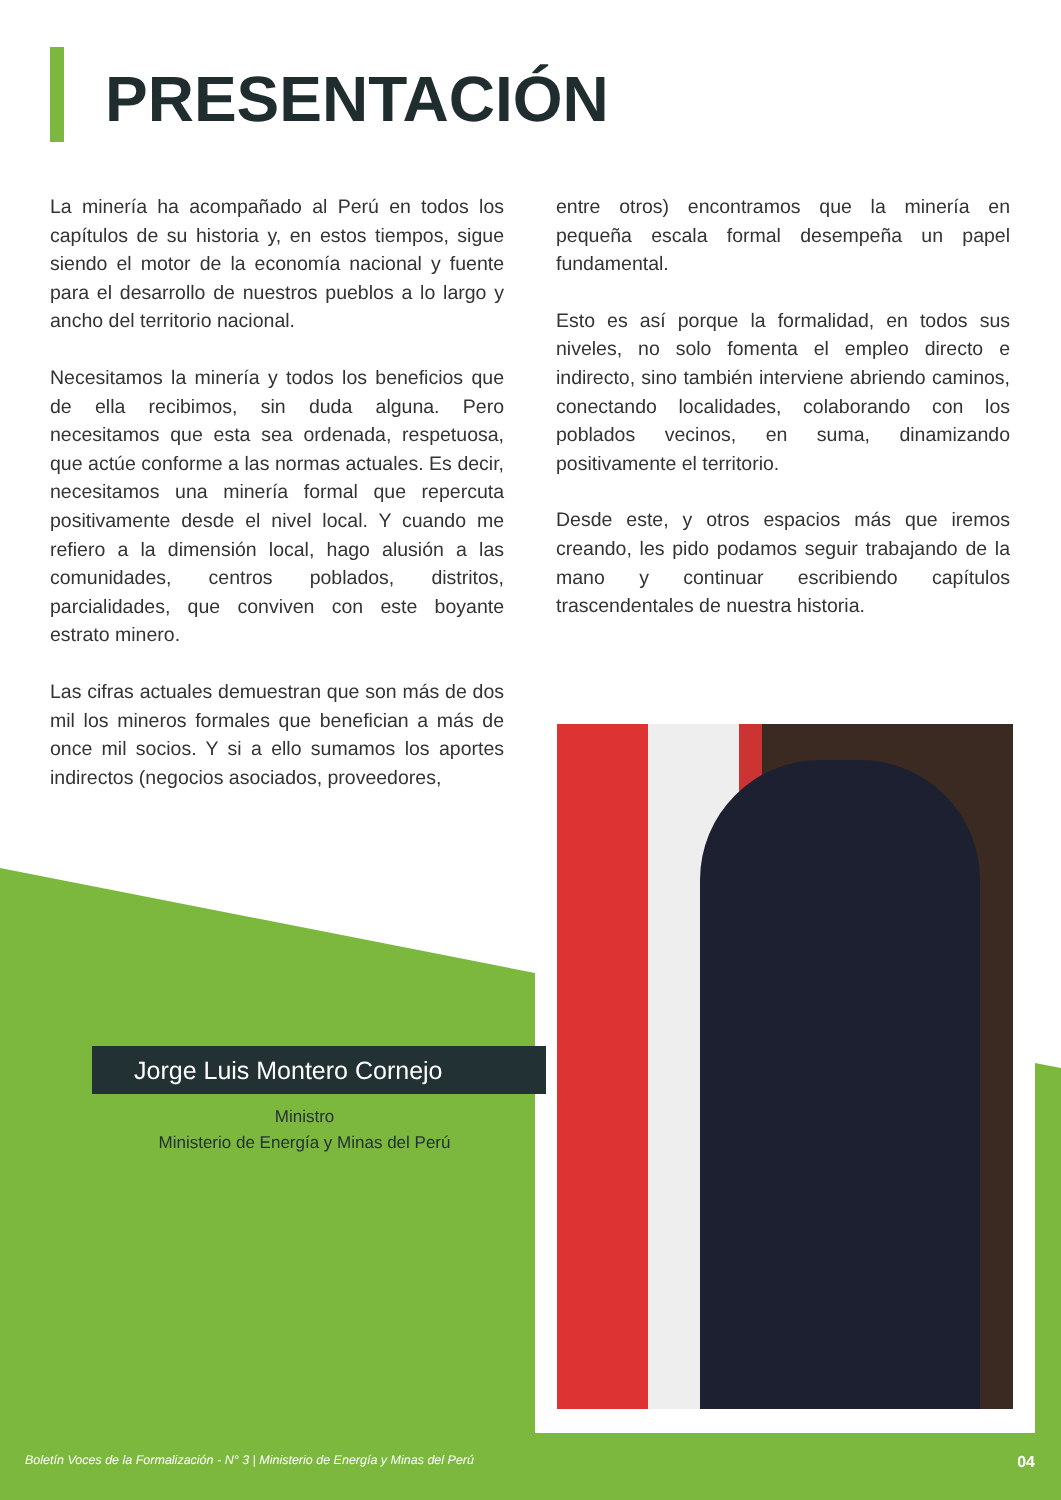PRESENTACIÓN
La minería ha acompañado al Perú en todos los capítulos de su historia y, en estos tiempos, sigue siendo el motor de la economía nacional y fuente para el desarrollo de nuestros pueblos a lo largo y ancho del territorio nacional.
Necesitamos la minería y todos los beneficios que de ella recibimos, sin duda alguna. Pero necesitamos que esta sea ordenada, respetuosa, que actúe conforme a las normas actuales. Es decir, necesitamos una minería formal que repercuta positivamente desde el nivel local. Y cuando me refiero a la dimensión local, hago alusión a las comunidades, centros poblados, distritos, parcialidades, que conviven con este boyante estrato minero.
Las cifras actuales demuestran que son más de dos mil los mineros formales que benefician a más de once mil socios. Y si a ello sumamos los aportes indirectos (negocios asociados, proveedores,
entre otros) encontramos que la minería en pequeña escala formal desempeña un papel fundamental.
Esto es así porque la formalidad, en todos sus niveles, no solo fomenta el empleo directo e indirecto, sino también interviene abriendo caminos, conectando localidades, colaborando con los poblados vecinos, en suma, dinamizando positivamente el territorio.
Desde este, y otros espacios más que iremos creando, les pido podamos seguir trabajando de la mano y continuar escribiendo capítulos trascendentales de nuestra historia.
Jorge Luis Montero Cornejo
Ministro
Ministerio de Energía y Minas del Perú
Boletín Voces de la Formalización - N° 3 | Ministerio de Energía y Minas del Perú 04